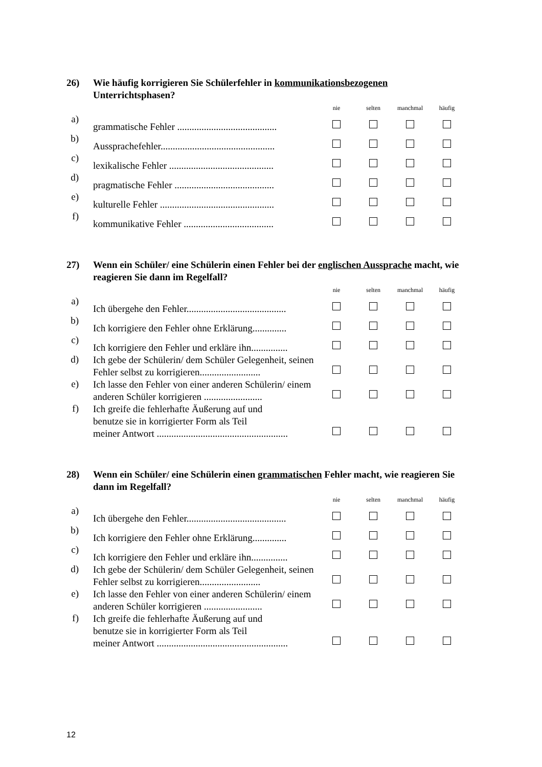26) Wie häufig korrigieren Sie Schülerfehler in kommunikationsbezogenen Unterrichtsphasen?
| | | nie | selten | manchmal | häufig |
| a) | grammatische Fehler ......................................... | | | | |
| b) | Aussprachefehler............................................... | | | | |
| c) | lexikalische Fehler ........................................... | | | | |
| d) | pragmatische Fehler ......................................... | | | | |
| e) | kulturelle Fehler ............................................... | | | | |
| f) | kommunikative Fehler ..................................... | | | | |
27) Wenn ein Schüler/ eine Schülerin einen Fehler bei der englischen Aussprache macht, wie reagieren Sie dann im Regelfall?
| | | nie | selten | manchmal | häufig |
| a) | Ich übergehe den Fehler......................................... | | | | |
| b) | Ich korrigiere den Fehler ohne Erklärung.............. | | | | |
| c) | Ich korrigiere den Fehler und erkläre ihn............... | | | | |
| d) | Ich gebe der Schülerin/ dem Schüler Gelegenheit, seinen Fehler selbst zu korrigieren......................... | | | | |
| e) | Ich lasse den Fehler von einer anderen Schülerin/ einem anderen Schüler korrigieren ........................ | | | | |
| f) | Ich greife die fehlerhafte Äußerung auf und benutze sie in korrigierter Form als Teil meiner Antwort ...................................................... | | | | |
28) Wenn ein Schüler/ eine Schülerin einen grammatischen Fehler macht, wie reagieren Sie dann im Regelfall?
| | | nie | selten | manchmal | häufig |
| a) | Ich übergehe den Fehler......................................... | | | | |
| b) | Ich korrigiere den Fehler ohne Erklärung.............. | | | | |
| c) | Ich korrigiere den Fehler und erkläre ihn............... | | | | |
| d) | Ich gebe der Schülerin/ dem Schüler Gelegenheit, seinen Fehler selbst zu korrigieren......................... | | | | |
| e) | Ich lasse den Fehler von einer anderen Schülerin/ einem anderen Schüler korrigieren ........................ | | | | |
| f) | Ich greife die fehlerhafte Äußerung auf und benutze sie in korrigierter Form als Teil meiner Antwort ...................................................... | | | | |
12